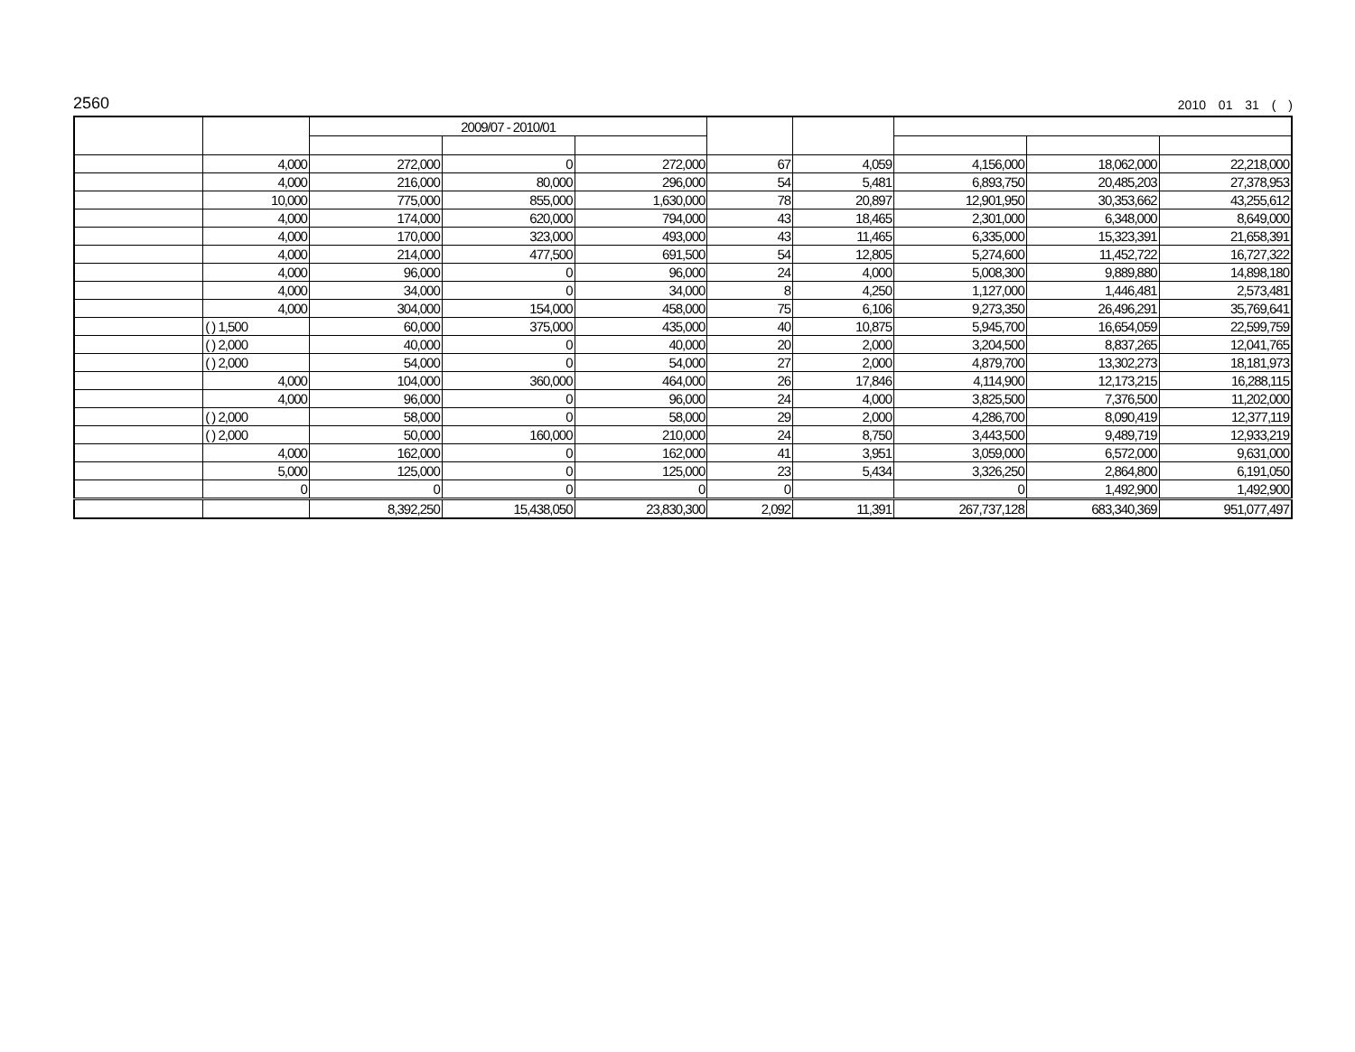2560 2010 01 31 ( )
| | | 2009/07 - 2010/01 | | | | | | | |
| --- | --- | --- | --- | --- | --- | --- | --- | --- | --- |
| | 4,000 | 272,000 | 0 | 272,000 | 67 | 4,059 | 4,156,000 | 18,062,000 | 22,218,000 |
| | 4,000 | 216,000 | 80,000 | 296,000 | 54 | 5,481 | 6,893,750 | 20,485,203 | 27,378,953 |
| | 10,000 | 775,000 | 855,000 | 1,630,000 | 78 | 20,897 | 12,901,950 | 30,353,662 | 43,255,612 |
| | 4,000 | 174,000 | 620,000 | 794,000 | 43 | 18,465 | 2,301,000 | 6,348,000 | 8,649,000 |
| | 4,000 | 170,000 | 323,000 | 493,000 | 43 | 11,465 | 6,335,000 | 15,323,391 | 21,658,391 |
| | 4,000 | 214,000 | 477,500 | 691,500 | 54 | 12,805 | 5,274,600 | 11,452,722 | 16,727,322 |
| | 4,000 | 96,000 | 0 | 96,000 | 24 | 4,000 | 5,008,300 | 9,889,880 | 14,898,180 |
| | 4,000 | 34,000 | 0 | 34,000 | 8 | 4,250 | 1,127,000 | 1,446,481 | 2,573,481 |
| | 4,000 | 304,000 | 154,000 | 458,000 | 75 | 6,106 | 9,273,350 | 26,496,291 | 35,769,641 |
| | ( ) 1,500 | 60,000 | 375,000 | 435,000 | 40 | 10,875 | 5,945,700 | 16,654,059 | 22,599,759 |
| | ( ) 2,000 | 40,000 | 0 | 40,000 | 20 | 2,000 | 3,204,500 | 8,837,265 | 12,041,765 |
| | ( ) 2,000 | 54,000 | 0 | 54,000 | 27 | 2,000 | 4,879,700 | 13,302,273 | 18,181,973 |
| | 4,000 | 104,000 | 360,000 | 464,000 | 26 | 17,846 | 4,114,900 | 12,173,215 | 16,288,115 |
| | 4,000 | 96,000 | 0 | 96,000 | 24 | 4,000 | 3,825,500 | 7,376,500 | 11,202,000 |
| | ( ) 2,000 | 58,000 | 0 | 58,000 | 29 | 2,000 | 4,286,700 | 8,090,419 | 12,377,119 |
| | ( ) 2,000 | 50,000 | 160,000 | 210,000 | 24 | 8,750 | 3,443,500 | 9,489,719 | 12,933,219 |
| | 4,000 | 162,000 | 0 | 162,000 | 41 | 3,951 | 3,059,000 | 6,572,000 | 9,631,000 |
| | 5,000 | 125,000 | 0 | 125,000 | 23 | 5,434 | 3,326,250 | 2,864,800 | 6,191,050 |
| | 0 | 0 | 0 | 0 | 0 | | 0 | 1,492,900 | 1,492,900 |
| | | 8,392,250 | 15,438,050 | 23,830,300 | 2,092 | 11,391 | 267,737,128 | 683,340,369 | 951,077,497 |